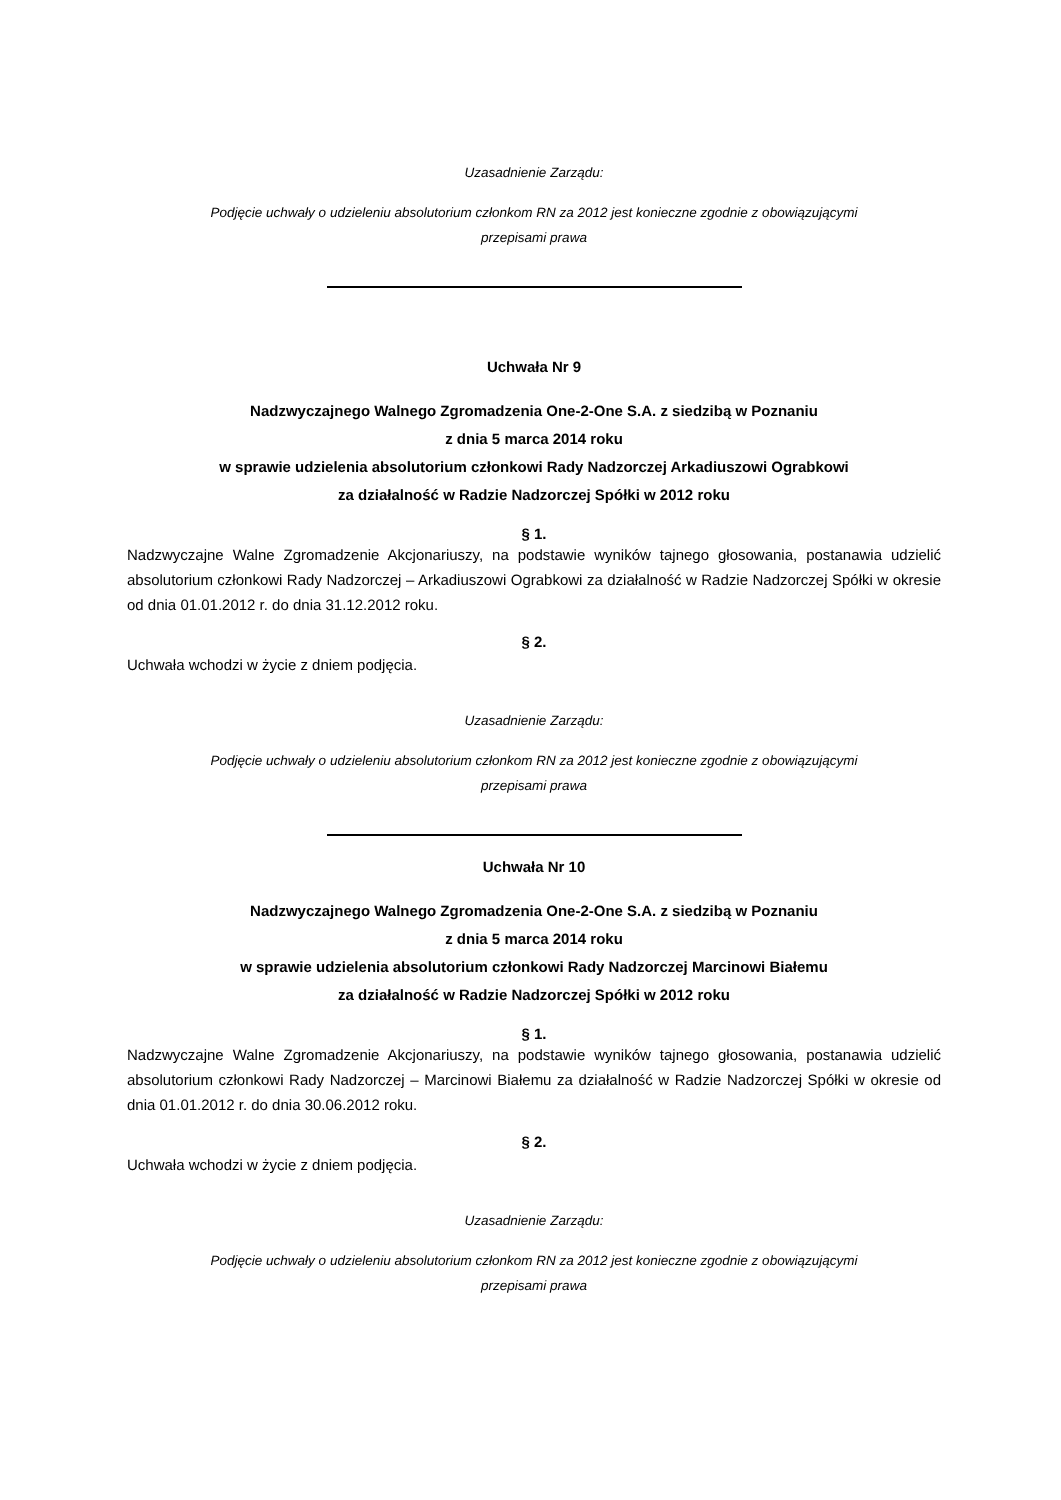Uzasadnienie Zarządu:
Podjęcie uchwały o udzieleniu absolutorium członkom RN za 2012 jest konieczne zgodnie z obowiązującymi
przepisami prawa
Uchwała Nr 9
Nadzwyczajnego Walnego Zgromadzenia One-2-One S.A. z siedzibą w Poznaniu
z dnia 5 marca 2014 roku
w sprawie udzielenia absolutorium członkowi Rady Nadzorczej Arkadiuszowi Ograbkowi
za działalność w Radzie Nadzorczej Spółki w 2012 roku
§ 1.
Nadzwyczajne Walne Zgromadzenie Akcjonariuszy, na podstawie wyników tajnego głosowania, postanawia udzielić absolutorium członkowi Rady Nadzorczej – Arkadiuszowi Ograbkowi za działalność w Radzie Nadzorczej Spółki w okresie od dnia 01.01.2012 r. do dnia 31.12.2012 roku.
§ 2.
Uchwała wchodzi w życie z dniem podjęcia.
Uzasadnienie Zarządu:
Podjęcie uchwały o udzieleniu absolutorium członkom RN za 2012 jest konieczne zgodnie z obowiązującymi
przepisami prawa
Uchwała Nr 10
Nadzwyczajnego Walnego Zgromadzenia One-2-One S.A. z siedzibą w Poznaniu
z dnia 5 marca 2014 roku
w sprawie udzielenia absolutorium członkowi Rady Nadzorczej Marcinowi Białemu
za działalność w Radzie Nadzorczej Spółki w 2012 roku
§ 1.
Nadzwyczajne Walne Zgromadzenie Akcjonariuszy, na podstawie wyników tajnego głosowania, postanawia udzielić absolutorium członkowi Rady Nadzorczej – Marcinowi Białemu za działalność w Radzie Nadzorczej Spółki w okresie od dnia 01.01.2012 r. do dnia 30.06.2012 roku.
§ 2.
Uchwała wchodzi w życie z dniem podjęcia.
Uzasadnienie Zarządu:
Podjęcie uchwały o udzieleniu absolutorium członkom RN za 2012 jest konieczne zgodnie z obowiązującymi
przepisami prawa